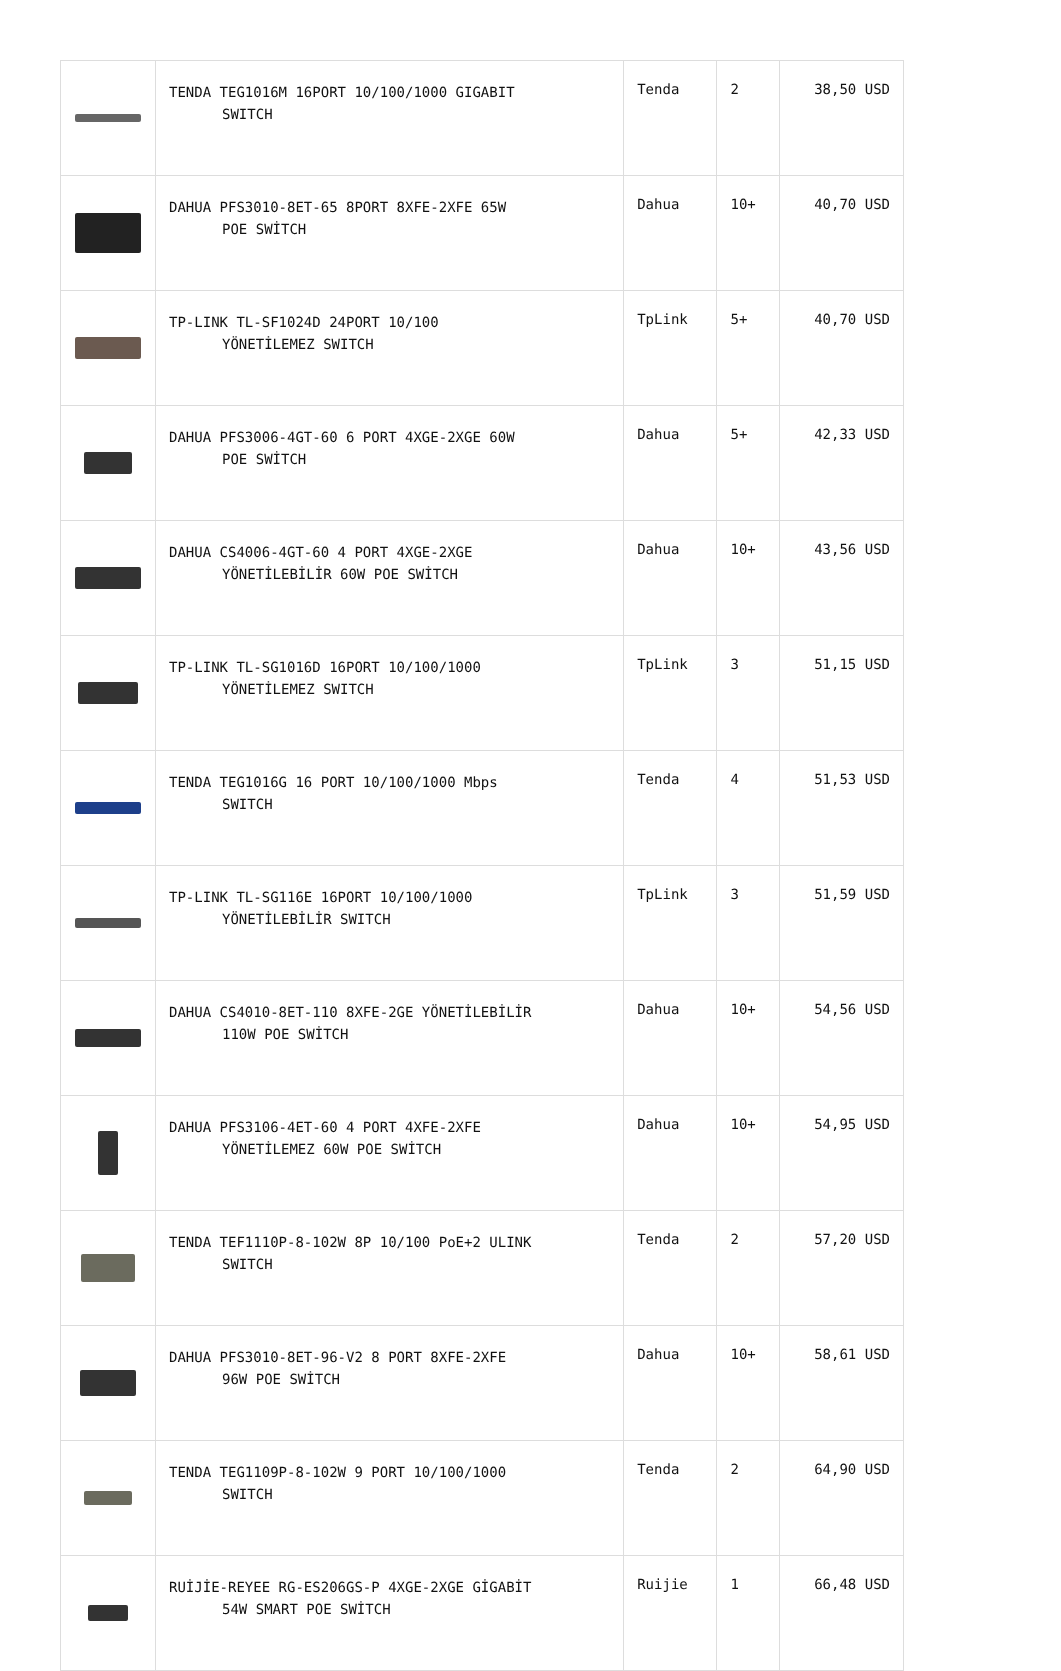| | TENDA TEG1016M 16PORT 10/100/1000 GIGABIT SWITCH | Tenda | 2 | 38,50 USD |
| | DAHUA PFS3010-8ET-65 8PORT 8XFE-2XFE 65W POE SWİTCH | Dahua | 10+ | 40,70 USD |
| | TP-LINK TL-SF1024D 24PORT 10/100 YÖNETİLEMEZ SWITCH | TpLink | 5+ | 40,70 USD |
| | DAHUA PFS3006-4GT-60 6 PORT 4XGE-2XGE 60W POE SWİTCH | Dahua | 5+ | 42,33 USD |
| | DAHUA CS4006-4GT-60 4 PORT 4XGE-2XGE YÖNETİLEBİLİR 60W POE SWİTCH | Dahua | 10+ | 43,56 USD |
| | TP-LINK TL-SG1016D 16PORT 10/100/1000 YÖNETİLEMEZ SWITCH | TpLink | 3 | 51,15 USD |
| | TENDA TEG1016G 16 PORT 10/100/1000 Mbps SWITCH | Tenda | 4 | 51,53 USD |
| | TP-LINK TL-SG116E 16PORT 10/100/1000 YÖNETİLEBİLİR SWITCH | TpLink | 3 | 51,59 USD |
| | DAHUA CS4010-8ET-110 8XFE-2GE YÖNETİLEBİLİR 110W POE SWİTCH | Dahua | 10+ | 54,56 USD |
| | DAHUA PFS3106-4ET-60 4 PORT 4XFE-2XFE YÖNETİLEMEZ 60W POE SWİTCH | Dahua | 10+ | 54,95 USD |
| | TENDA TEF1110P-8-102W 8P 10/100 PoE+2 ULINK SWITCH | Tenda | 2 | 57,20 USD |
| | DAHUA PFS3010-8ET-96-V2 8 PORT 8XFE-2XFE 96W POE SWİTCH | Dahua | 10+ | 58,61 USD |
| | TENDA TEG1109P-8-102W 9 PORT 10/100/1000 SWITCH | Tenda | 2 | 64,90 USD |
| | RUİJİE-REYEE RG-ES206GS-P 4XGE-2XGE GİGABİT 54W SMART POE SWİTCH | Ruijie | 1 | 66,48 USD |